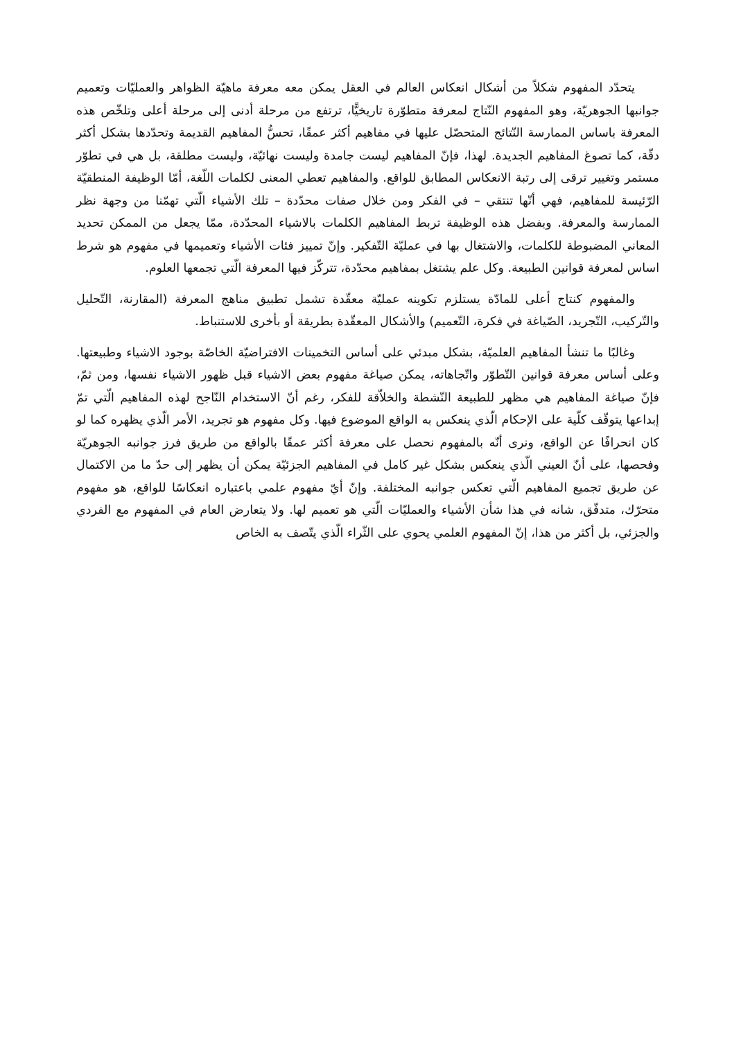يتحدّد المفهوم شكلاً من أشكال انعكاس العالم في العقل يمكن معه معرفة ماهيّة الظواهر والعمليّات وتعميم جوانبها الجوهريّة، وهو المفهوم النّتاج لمعرفة متطوّرة تاريخيًّا، ترتفع من مرحلة أدنى إلى مرحلة أعلى وتلخّص هذه المعرفة باساس الممارسة النّتائج المتحصّل عليها في مفاهيم أكثر عمقًا، تحسُّ المفاهيم القديمة وتحدّدها بشكل أكثر دقّة، كما تصوغ المفاهيم الجديدة. لهذا، فإنّ المفاهيم ليست جامدة وليست نهائيّة، وليست مطلقة، بل هي في تطوّر مستمر وتغيير ترقى إلى رتبة الانعكاس المطابق للواقع. والمفاهيم تعطي المعنى لكلمات اللّغة، أمّا الوظيفة المنطقيّة الرّئيسة للمفاهيم، فهي أنّها تنتقي – في الفكر ومن خلال صفات محدّدة – تلك الأشياء الّتي تهمّنا من وجهة نظر الممارسة والمعرفة. وبفضل هذه الوظيفة تربط المفاهيم الكلمات بالاشياء المحدّدة، ممّا يجعل من الممكن تحديد المعاني المضبوطة للكلمات، والاشتغال بها في عمليّة التّفكير. وإنّ تمييز فئات الأشياء وتعميمها في مفهوم هو شرط اساس لمعرفة قوانين الطبيعة. وكل علم يشتغل بمفاهيم محدّدة، تتركّز فيها المعرفة الّتي تجمعها العلوم.
والمفهوم كنتاج أعلى للمادّة يستلزم تكوينه عمليّة معقّدة تشمل تطبيق مناهج المعرفة (المقارنة، التّحليل والتّركيب، التّجريد، الصّياغة في فكرة، التّعميم) والأشكال المعقّدة بطريقة أو بأخرى للاستنباط.
وغالبًا ما تنشأ المفاهيم العلميّة، بشكل مبدئي على أساس التخمينات الافتراضيّة الخاصّة بوجود الاشياء وطبيعتها. وعلى أساس معرفة قوانين التّطوّر واتّجاهاته، يمكن صياغة مفهوم بعض الاشياء قبل ظهور الاشياء نفسها، ومن ثمّ، فإنّ صياغة المفاهيم هي مظهر للطبيعة النّشطة والخلاّقة للفكر، رغم أنّ الاستخدام النّاجح لهذه المفاهيم الّتي تمّ إبداعها يتوقّف كلّية على الإحكام الّذي ينعكس به الواقع الموضوع فيها. وكل مفهوم هو تجريد، الأمر الّذي يظهره كما لو كان انحرافًا عن الواقع، ونرى أنّه بالمفهوم نحصل على معرفة أكثر عمقًا بالواقع من طريق فرز جوانبه الجوهريّة وفحصها، على أنّ العيني الّذي ينعكس بشكل غير كامل في المفاهيم الجزئيّة يمكن أن يظهر إلى حدّ ما من الاكتمال عن طريق تجميع المفاهيم الّتي تعكس جوانبه المختلفة. وإنّ أيّ مفهوم علمي باعتباره انعكاسًا للواقع، هو مفهوم متحرّك، متدفّق، شانه في هذا شأن الأشياء والعمليّات الّتي هو تعميم لها. ولا يتعارض العام في المفهوم مع الفردي والجزئي، بل أكثر من هذا، إنّ المفهوم العلمي يحوي على الثّراء الّذي يتّصف به الخاص